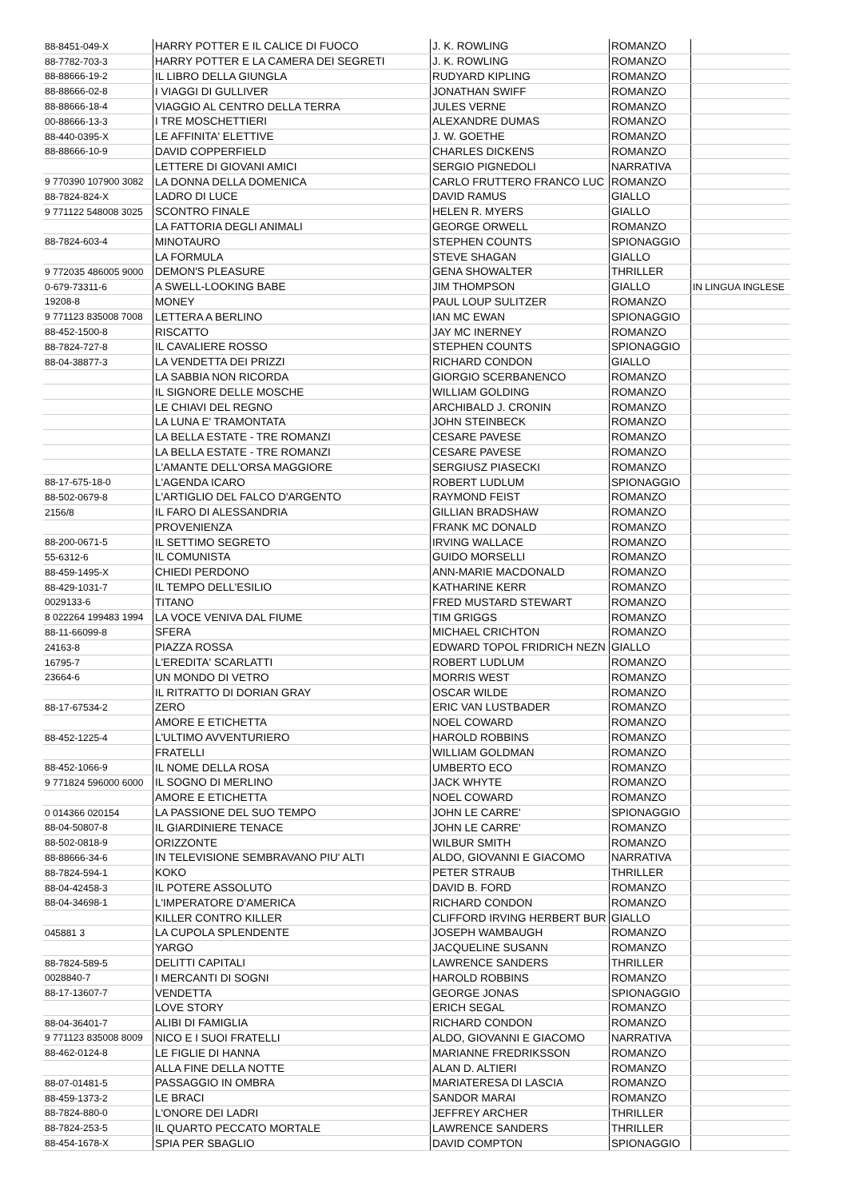| 88-8451-049-X | HARRY POTTER E IL CALICE DI FUOCO | J. K. ROWLING | ROMANZO | |
| 88-7782-703-3 | HARRY POTTER E LA CAMERA DEI SEGRETI | J. K. ROWLING | ROMANZO | |
| 88-88666-19-2 | IL LIBRO DELLA GIUNGLA | RUDYARD KIPLING | ROMANZO | |
| 88-88666-02-8 | I VIAGGI DI GULLIVER | JONATHAN SWIFF | ROMANZO | |
| 88-88666-18-4 | VIAGGIO AL CENTRO DELLA TERRA | JULES VERNE | ROMANZO | |
| 00-88666-13-3 | I TRE MOSCHETTIERI | ALEXANDRE DUMAS | ROMANZO | |
| 88-440-0395-X | LE AFFINITA' ELETTIVE | J. W. GOETHE | ROMANZO | |
| 88-88666-10-9 | DAVID COPPERFIELD | CHARLES DICKENS | ROMANZO | |
| | LETTERE DI GIOVANI AMICI | SERGIO PIGNEDOLI | NARRATIVA | |
| 9 770390 107900 3082 | LA DONNA DELLA DOMENICA | CARLO FRUTTERO FRANCO LUC | ROMANZO | |
| 88-7824-824-X | LADRO DI LUCE | DAVID RAMUS | GIALLO | |
| 9 771122 548008 3025 | SCONTRO FINALE | HELEN R. MYERS | GIALLO | |
| | LA FATTORIA DEGLI ANIMALI | GEORGE ORWELL | ROMANZO | |
| 88-7824-603-4 | MINOTAURO | STEPHEN COUNTS | SPIONAGGIO | |
| | LA FORMULA | STEVE SHAGAN | GIALLO | |
| 9 772035 486005 9000 | DEMON'S PLEASURE | GENA SHOWALTER | THRILLER | |
| 0-679-73311-6 | A SWELL-LOOKING BABE | JIM THOMPSON | GIALLO | IN LINGUA INGLESE |
| 19208-8 | MONEY | PAUL LOUP SULITZER | ROMANZO | |
| 9 771123 835008 7008 | LETTERA A BERLINO | IAN MC EWAN | SPIONAGGIO | |
| 88-452-1500-8 | RISCATTO | JAY MC INERNEY | ROMANZO | |
| 88-7824-727-8 | IL CAVALIERE ROSSO | STEPHEN COUNTS | SPIONAGGIO | |
| 88-04-38877-3 | LA VENDETTA DEI PRIZZI | RICHARD CONDON | GIALLO | |
| | LA SABBIA NON RICORDA | GIORGIO SCERBANENCO | ROMANZO | |
| | IL SIGNORE DELLE MOSCHE | WILLIAM GOLDING | ROMANZO | |
| | LE CHIAVI DEL REGNO | ARCHIBALD J. CRONIN | ROMANZO | |
| | LA LUNA E' TRAMONTATA | JOHN STEINBECK | ROMANZO | |
| | LA BELLA ESTATE - TRE ROMANZI | CESARE PAVESE | ROMANZO | |
| | LA BELLA ESTATE - TRE ROMANZI | CESARE PAVESE | ROMANZO | |
| | L'AMANTE DELL'ORSA MAGGIORE | SERGIUSZ PIASECKI | ROMANZO | |
| 88-17-675-18-0 | L'AGENDA ICARO | ROBERT LUDLUM | SPIONAGGIO | |
| 88-502-0679-8 | L'ARTIGLIO DEL FALCO D'ARGENTO | RAYMOND FEIST | ROMANZO | |
| 2156/8 | IL FARO DI ALESSANDRIA | GILLIAN BRADSHAW | ROMANZO | |
| | PROVENIENZA | FRANK MC DONALD | ROMANZO | |
| 88-200-0671-5 | IL SETTIMO SEGRETO | IRVING WALLACE | ROMANZO | |
| 55-6312-6 | IL COMUNISTA | GUIDO MORSELLI | ROMANZO | |
| 88-459-1495-X | CHIEDI PERDONO | ANN-MARIE MACDONALD | ROMANZO | |
| 88-429-1031-7 | IL TEMPO DELL'ESILIO | KATHARINE KERR | ROMANZO | |
| 0029133-6 | TITANO | FRED MUSTARD STEWART | ROMANZO | |
| 8 022264 199483 1994 | LA VOCE VENIVA DAL FIUME | TIM GRIGGS | ROMANZO | |
| 88-11-66099-8 | SFERA | MICHAEL CRICHTON | ROMANZO | |
| 24163-8 | PIAZZA ROSSA | EDWARD TOPOL FRIDRICH NEZN | GIALLO | |
| 16795-7 | L'EREDITA' SCARLATTI | ROBERT LUDLUM | ROMANZO | |
| 23664-6 | UN MONDO DI VETRO | MORRIS WEST | ROMANZO | |
| | IL RITRATTO DI DORIAN GRAY | OSCAR WILDE | ROMANZO | |
| 88-17-67534-2 | ZERO | ERIC VAN LUSTBADER | ROMANZO | |
| | AMORE E ETICHETTA | NOEL COWARD | ROMANZO | |
| 88-452-1225-4 | L'ULTIMO AVVENTURIERO | HAROLD ROBBINS | ROMANZO | |
| | FRATELLI | WILLIAM GOLDMAN | ROMANZO | |
| 88-452-1066-9 | IL NOME DELLA ROSA | UMBERTO ECO | ROMANZO | |
| 9 771824 596000 6000 | IL SOGNO DI MERLINO | JACK WHYTE | ROMANZO | |
| | AMORE E ETICHETTA | NOEL COWARD | ROMANZO | |
| 0 014366 020154 | LA PASSIONE DEL SUO TEMPO | JOHN LE CARRE' | SPIONAGGIO | |
| 88-04-50807-8 | IL GIARDINIERE TENACE | JOHN LE CARRE' | ROMANZO | |
| 88-502-0818-9 | ORIZZONTE | WILBUR SMITH | ROMANZO | |
| 88-88666-34-6 | IN TELEVISIONE SEMBRAVANO PIU' ALTI | ALDO, GIOVANNI E GIACOMO | NARRATIVA | |
| 88-7824-594-1 | KOKO | PETER STRAUB | THRILLER | |
| 88-04-42458-3 | IL POTERE ASSOLUTO | DAVID B. FORD | ROMANZO | |
| 88-04-34698-1 | L'IMPERATORE D'AMERICA | RICHARD CONDON | ROMANZO | |
| | KILLER CONTRO KILLER | CLIFFORD IRVING HERBERT BUR | GIALLO | |
| 045881 3 | LA CUPOLA SPLENDENTE | JOSEPH WAMBAUGH | ROMANZO | |
| | YARGO | JACQUELINE SUSANN | ROMANZO | |
| 88-7824-589-5 | DELITTI CAPITALI | LAWRENCE SANDERS | THRILLER | |
| 0028840-7 | I MERCANTI DI SOGNI | HAROLD ROBBINS | ROMANZO | |
| 88-17-13607-7 | VENDETTA | GEORGE JONAS | SPIONAGGIO | |
| | LOVE STORY | ERICH SEGAL | ROMANZO | |
| 88-04-36401-7 | ALIBI DI FAMIGLIA | RICHARD CONDON | ROMANZO | |
| 9 771123 835008 8009 | NICO E I SUOI FRATELLI | ALDO, GIOVANNI E GIACOMO | NARRATIVA | |
| 88-462-0124-8 | LE FIGLIE DI HANNA | MARIANNE FREDRIKSSON | ROMANZO | |
| | ALLA FINE DELLA NOTTE | ALAN D. ALTIERI | ROMANZO | |
| 88-07-01481-5 | PASSAGGIO IN OMBRA | MARIATERESA DI LASCIA | ROMANZO | |
| 88-459-1373-2 | LE BRACI | SANDOR MARAI | ROMANZO | |
| 88-7824-880-0 | L'ONORE DEI LADRI | JEFFREY ARCHER | THRILLER | |
| 88-7824-253-5 | IL QUARTO PECCATO MORTALE | LAWRENCE SANDERS | THRILLER | |
| 88-454-1678-X | SPIA PER SBAGLIO | DAVID COMPTON | SPIONAGGIO | |